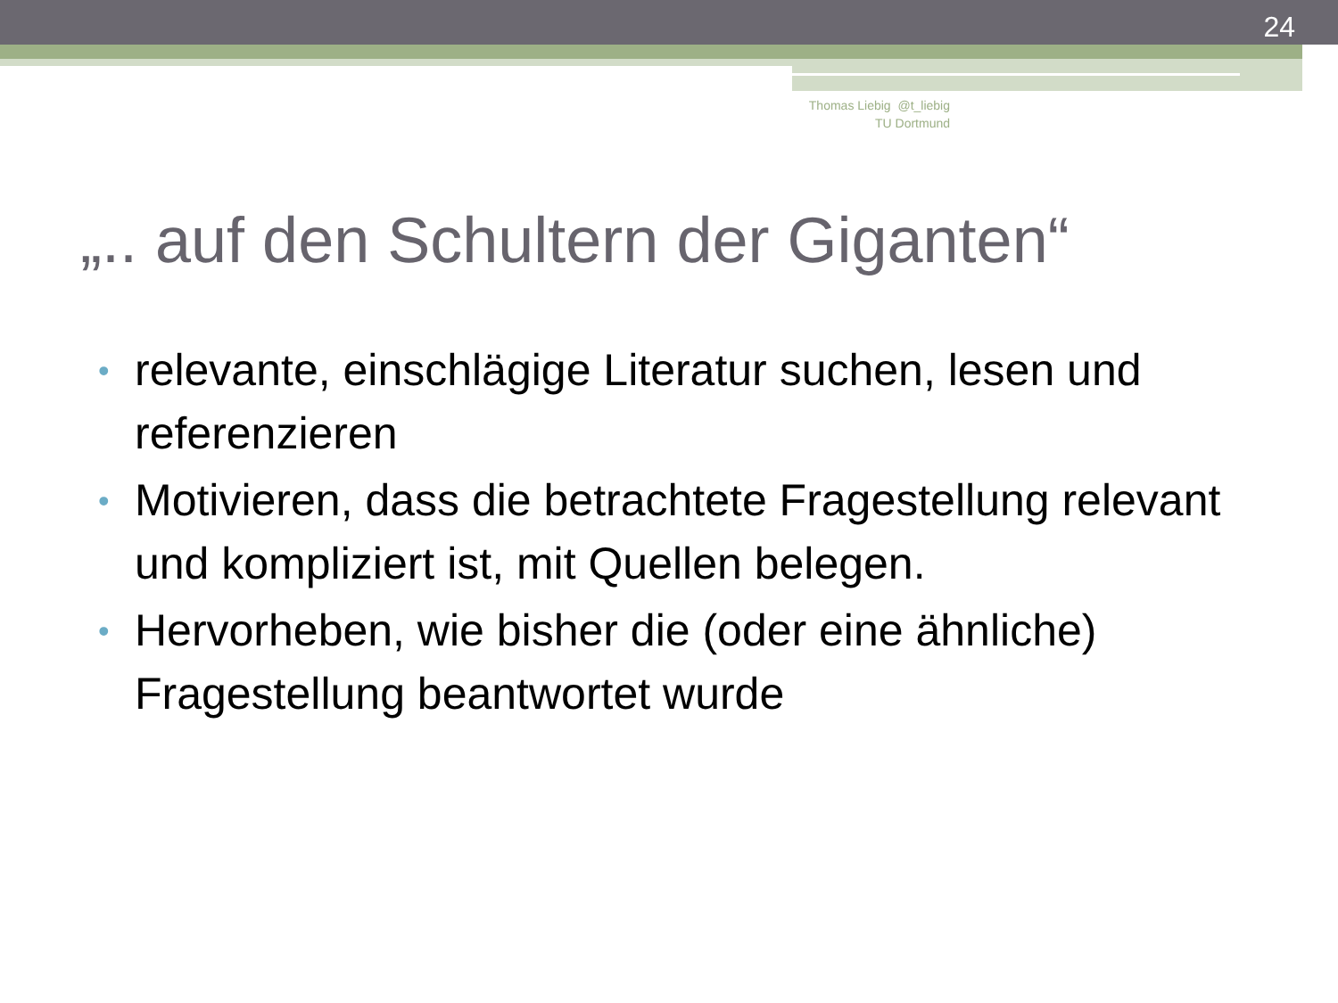24
Thomas Liebig @t_liebig
TU Dortmund
„.. auf den Schultern der Giganten“
• relevante, einschlägige Literatur suchen, lesen und referenzieren
• Motivieren, dass die betrachtete Fragestellung relevant und kompliziert ist, mit Quellen belegen.
• Hervorheben, wie bisher die (oder eine ähnliche) Fragestellung beantwortet wurde